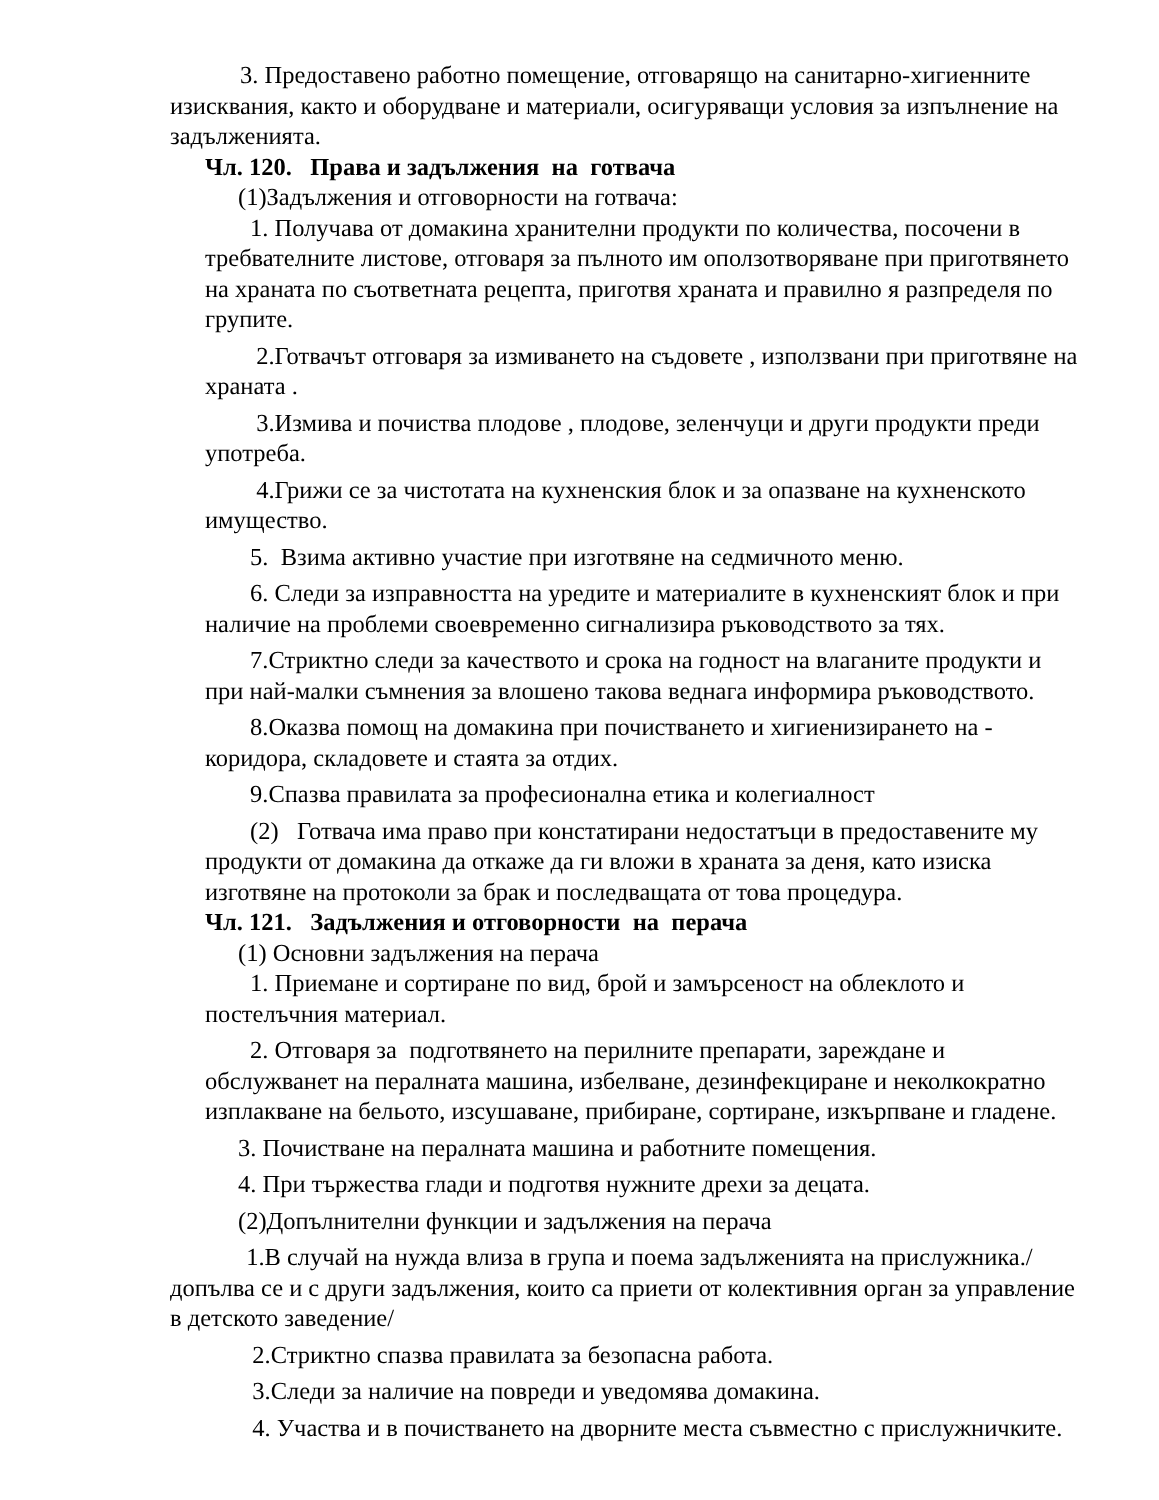3. Предоставено работно помещение, отговарящо на санитарно-хигиенните изисквания, както и оборудване и материали, осигуряващи условия за изпълнение на задълженията.
Чл. 120. Права и задължения на готвача
(1)Задължения и отговорности на готвача:
1. Получава от домакина хранителни продукти по количества, посочени в требвателните листове, отговаря за пълното им оползотворяване при приготвянето на храната по съответната рецепта, приготвя храната и правилно я разпределя по групите.
2.Готвачът отговаря за измиването на съдовете , използвани при приготвяне на храната .
3.Измива и почиства плодове , плодове, зеленчуци и други продукти преди употреба.
4.Грижи се за чистотата на кухненския блок и за опазване на кухненското имущество.
5. Взима активно участие при изготвяне на седмичното меню.
6. Следи за изправността на уредите и материалите в кухненският блок и при наличие на проблеми своевременно сигнализира ръководството за тях.
7.Стриктно следи за качеството и срока на годност на влаганите продукти и при най-малки съмнения за влошено такова веднага информира ръководството.
8.Оказва помощ на домакина при почистването и хигиенизирането на - коридора, складовете и стаята за отдих.
9.Спазва правилата за професионална етика и колегиалност
(2) Готвача има право при констатирани недостатъци в предоставените му продукти от домакина да откаже да ги вложи в храната за деня, като изиска изготвяне на протоколи за брак и последващата от това процедура.
Чл. 121. Задължения и отговорности на перача
(1) Основни задължения на перача
1. Приемане и сортиране по вид, брой и замърсеност на облеклото и постелъчния материал.
2. Отговаря за подготвянето на перилните препарати, зареждане и обслужванет на пералната машина, избелване, дезинфекциране и неколкократно изплакване на бельото, изсушаване, прибиране, сортиране, изкърпване и гладене.
3. Почистване на пералната машина и работните помещения.
4. При тържества глади и подготвя нужните дрехи за децата.
(2)Допълнителни функции и задължения на перача
1.В случай на нужда влиза в група и поема задълженията на прислужника./ допълва се и с други задължения, които са приети от колективния орган за управление в детското заведение/
2.Стриктно спазва правилата за безопасна работа.
3.Следи за наличие на повреди и уведомява домакина.
4. Участва и в почистването на дворните места съвместно с прислужничките.